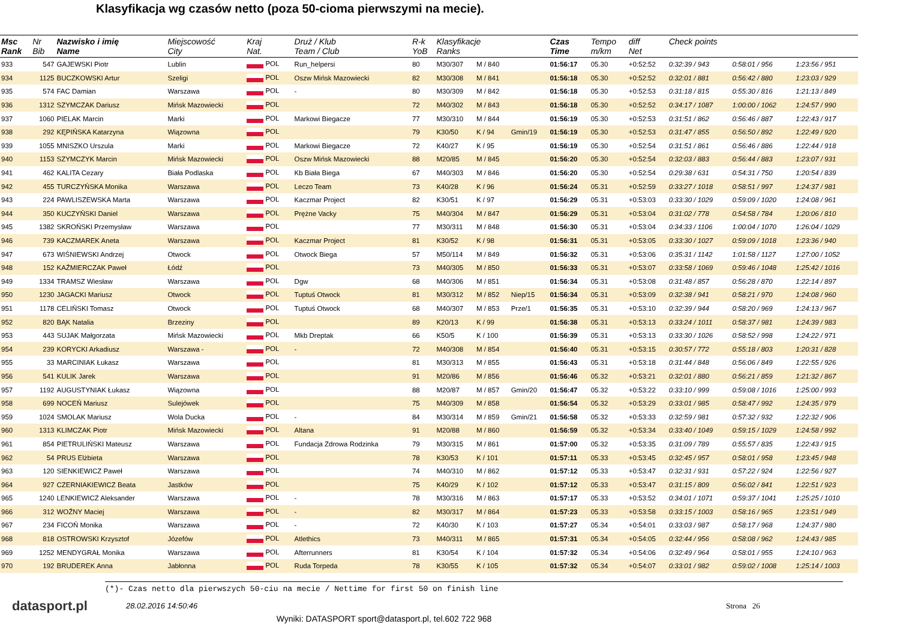Klasyfikacja wg czasów netto (poza 50-cioma pierwszymi na mecie).
| Msc Rank | Nr Bib | Nazwisko i imię Name | Miejscowość City | Kraj Nat. | Druż / Klub Team / Club | R-k YoB | Klasyfikacje Ranks | | | Czas Time | Tempo m/km | diff Net | Check points | | |
| --- | --- | --- | --- | --- | --- | --- | --- | --- | --- | --- | --- | --- | --- | --- | --- |
| 933 | 547 | GAJEWSKI Piotr | Lublin | POL | Run_helpersi | 80 | M30/307 | M / 840 | | 01:56:17 | 05.30 | +0:52:52 | 0:32:39 / 943 | 0:58:01 / 956 | 1:23:56 / 951 |
| 934 | 1125 | BUCZKOWSKI Artur | Szeligi | POL | Oszw Mińsk Mazowiecki | 82 | M30/308 | M / 841 | | 01:56:18 | 05.30 | +0:52:52 | 0:32:01 / 881 | 0:56:42 / 880 | 1:23:03 / 929 |
| 935 | 574 | FAC Damian | Warszawa | POL | - | 80 | M30/309 | M / 842 | | 01:56:18 | 05.30 | +0:52:53 | 0:31:18 / 815 | 0:55:30 / 816 | 1:21:13 / 849 |
| 936 | 1312 | SZYMCZAK Dariusz | Mińsk Mazowiecki | POL | | 72 | M40/302 | M / 843 | | 01:56:18 | 05.30 | +0:52:52 | 0:34:17 / 1087 | 1:00:00 / 1062 | 1:24:57 / 990 |
| 937 | 1060 | PIELAK Marcin | Marki | POL | Markowi Biegacze | 77 | M30/310 | M / 844 | | 01:56:19 | 05.30 | +0:52:53 | 0:31:51 / 862 | 0:56:46 / 887 | 1:22:43 / 917 |
| 938 | 292 | KĘPIŃSKA Katarzyna | Wiązowna | POL | | 79 | K30/50 | K / 94 | Gmin/19 | 01:56:19 | 05.30 | +0:52:53 | 0:31:47 / 855 | 0:56:50 / 892 | 1:22:49 / 920 |
| 939 | 1055 | MNISZKO Urszula | Marki | POL | Markowi Biegacze | 72 | K40/27 | K / 95 | | 01:56:19 | 05.30 | +0:52:54 | 0:31:51 / 861 | 0:56:46 / 886 | 1:22:44 / 918 |
| 940 | 1153 | SZYMCZYK Marcin | Mińsk Mazowiecki | POL | Oszw Mińsk Mazowiecki | 88 | M20/85 | M / 845 | | 01:56:20 | 05.30 | +0:52:54 | 0:32:03 / 883 | 0:56:44 / 883 | 1:23:07 / 931 |
| 941 | 462 | KALITA Cezary | Biała Podlaska | POL | Kb Biała Biega | 67 | M40/303 | M / 846 | | 01:56:20 | 05.30 | +0:52:54 | 0:29:38 / 631 | 0:54:31 / 750 | 1:20:54 / 839 |
| 942 | 455 | TURCZYŃSKA Monika | Warszawa | POL | Leczo Team | 73 | K40/28 | K / 96 | | 01:56:24 | 05.31 | +0:52:59 | 0:33:27 / 1018 | 0:58:51 / 997 | 1:24:37 / 981 |
| 943 | 224 | PAWLISZEWSKA Marta | Warszawa | POL | Kaczmar Project | 82 | K30/51 | K / 97 | | 01:56:29 | 05.31 | +0:53:03 | 0:33:30 / 1029 | 0:59:09 / 1020 | 1:24:08 / 961 |
| 944 | 350 | KUCZYŃSKI Daniel | Warszawa | POL | Prężne Vacky | 75 | M40/304 | M / 847 | | 01:56:29 | 05.31 | +0:53:04 | 0:31:02 / 778 | 0:54:58 / 784 | 1:20:06 / 810 |
| 945 | 1382 | SKROŃSKI Przemysław | Warszawa | POL | | 77 | M30/311 | M / 848 | | 01:56:30 | 05.31 | +0:53:04 | 0:34:33 / 1106 | 1:00:04 / 1070 | 1:26:04 / 1029 |
| 946 | 739 | KACZMAREK Aneta | Warszawa | POL | Kaczmar Project | 81 | K30/52 | K / 98 | | 01:56:31 | 05.31 | +0:53:05 | 0:33:30 / 1027 | 0:59:09 / 1018 | 1:23:36 / 940 |
| 947 | 673 | WIŚNIEWSKI Andrzej | Otwock | POL | Otwock Biega | 57 | M50/114 | M / 849 | | 01:56:32 | 05.31 | +0:53:06 | 0:35:31 / 1142 | 1:01:58 / 1127 | 1:27:00 / 1052 |
| 948 | 152 | KAŹMIERCZAK Paweł | Łódź | POL | | 73 | M40/305 | M / 850 | | 01:56:33 | 05.31 | +0:53:07 | 0:33:58 / 1069 | 0:59:46 / 1048 | 1:25:42 / 1016 |
| 949 | 1334 | TRAMSZ Wiesław | Warszawa | POL | Dgw | 68 | M40/306 | M / 851 | | 01:56:34 | 05.31 | +0:53:08 | 0:31:48 / 857 | 0:56:28 / 870 | 1:22:14 / 897 |
| 950 | 1230 | JAGACKI Mariusz | Otwock | POL | Tuptuś Otwock | 81 | M30/312 | M / 852 | Niep/15 | 01:56:34 | 05.31 | +0:53:09 | 0:32:38 / 941 | 0:58:21 / 970 | 1:24:08 / 960 |
| 951 | 1178 | CELIŃSKI Tomasz | Otwock | POL | Tuptuś Otwock | 68 | M40/307 | M / 853 | Prze/1 | 01:56:35 | 05.31 | +0:53:10 | 0:32:39 / 944 | 0:58:20 / 969 | 1:24:13 / 967 |
| 952 | 820 | BĄK Natalia | Brzeziny | POL | | 89 | K20/13 | K / 99 | | 01:56:38 | 05.31 | +0:53:13 | 0:33:24 / 1011 | 0:58:37 / 981 | 1:24:39 / 983 |
| 953 | 443 | SUJAK Małgorzata | Mińsk Mazowiecki | POL | Mkb Dreptak | 66 | K50/5 | K / 100 | | 01:56:39 | 05.31 | +0:53:13 | 0:33:30 / 1026 | 0:58:52 / 998 | 1:24:22 / 971 |
| 954 | 239 | KORYCKI Arkadiusz | Warszawa - | POL | - | 72 | M40/308 | M / 854 | | 01:56:40 | 05.31 | +0:53:15 | 0:30:57 / 772 | 0:55:18 / 803 | 1:20:31 / 828 |
| 955 | 33 | MARCINIAK Łukasz | Warszawa | POL | | 81 | M30/313 | M / 855 | | 01:56:43 | 05.31 | +0:53:18 | 0:31:44 / 848 | 0:56:06 / 849 | 1:22:55 / 926 |
| 956 | 541 | KULIK Jarek | Warszawa | POL | | 91 | M20/86 | M / 856 | | 01:56:46 | 05.32 | +0:53:21 | 0:32:01 / 880 | 0:56:21 / 859 | 1:21:32 / 867 |
| 957 | 1192 | AUGUSTYNIAK Łukasz | Wiązowna | POL | | 88 | M20/87 | M / 857 | Gmin/20 | 01:56:47 | 05.32 | +0:53:22 | 0:33:10 / 999 | 0:59:08 / 1016 | 1:25:00 / 993 |
| 958 | 699 | NOCEŃ Mariusz | Sulejówek | POL | | 75 | M40/309 | M / 858 | | 01:56:54 | 05.32 | +0:53:29 | 0:33:01 / 985 | 0:58:47 / 992 | 1:24:35 / 979 |
| 959 | 1024 | SMOLAK Mariusz | Wola Ducka | POL | - | 84 | M30/314 | M / 859 | Gmin/21 | 01:56:58 | 05.32 | +0:53:33 | 0:32:59 / 981 | 0:57:32 / 932 | 1:22:32 / 906 |
| 960 | 1313 | KLIMCZAK Piotr | Mińsk Mazowiecki | POL | Altana | 91 | M20/88 | M / 860 | | 01:56:59 | 05.32 | +0:53:34 | 0:33:40 / 1049 | 0:59:15 / 1029 | 1:24:58 / 992 |
| 961 | 854 | PIETRULIŃSKI Mateusz | Warszawa | POL | Fundacja Zdrowa Rodzinka | 79 | M30/315 | M / 861 | | 01:57:00 | 05.32 | +0:53:35 | 0:31:09 / 789 | 0:55:57 / 835 | 1:22:43 / 915 |
| 962 | 54 | PRUS Elżbieta | Warszawa | POL | | 78 | K30/53 | K / 101 | | 01:57:11 | 05.33 | +0:53:45 | 0:32:45 / 957 | 0:58:01 / 958 | 1:23:45 / 948 |
| 963 | 120 | SIENKIEWICZ Paweł | Warszawa | POL | | 74 | M40/310 | M / 862 | | 01:57:12 | 05.33 | +0:53:47 | 0:32:31 / 931 | 0:57:22 / 924 | 1:22:56 / 927 |
| 964 | 927 | CZERNIAKIEWICZ Beata | Jastków | POL | | 75 | K40/29 | K / 102 | | 01:57:12 | 05.33 | +0:53:47 | 0:31:15 / 809 | 0:56:02 / 841 | 1:22:51 / 923 |
| 965 | 1240 | LENKIEWICZ Aleksander | Warszawa | POL | - | 78 | M30/316 | M / 863 | | 01:57:17 | 05.33 | +0:53:52 | 0:34:01 / 1071 | 0:59:37 / 1041 | 1:25:25 / 1010 |
| 966 | 312 | WOŹNY Maciej | Warszawa | POL | - | 82 | M30/317 | M / 864 | | 01:57:23 | 05.33 | +0:53:58 | 0:33:15 / 1003 | 0:58:16 / 965 | 1:23:51 / 949 |
| 967 | 234 | FICOŃ Monika | Warszawa | POL | - | 72 | K40/30 | K / 103 | | 01:57:27 | 05.34 | +0:54:01 | 0:33:03 / 987 | 0:58:17 / 968 | 1:24:37 / 980 |
| 968 | 818 | OSTROWSKI Krzysztof | Józefów | POL | Atlethics | 73 | M40/311 | M / 865 | | 01:57:31 | 05.34 | +0:54:05 | 0:32:44 / 956 | 0:58:08 / 962 | 1:24:43 / 985 |
| 969 | 1252 | MENDYGRAŁ Monika | Warszawa | POL | Afterrunners | 81 | K30/54 | K / 104 | | 01:57:32 | 05.34 | +0:54:06 | 0:32:49 / 964 | 0:58:01 / 955 | 1:24:10 / 963 |
| 970 | 192 | BRUDEREK Anna | Jabłonna | POL | Ruda Torpeda | 78 | K30/55 | K / 105 | | 01:57:32 | 05.34 | +0:54:07 | 0:33:01 / 982 | 0:59:02 / 1008 | 1:25:14 / 1003 |
(*)- Czas netto dla pierwszych 50-ciu na mecie / Nettime for first 50 on finish line
datasport.pl
28.02.2016 14:50:46 Strona 26
Wyniki: DATASPORT sport@datasport.pl, tel.602 722 968